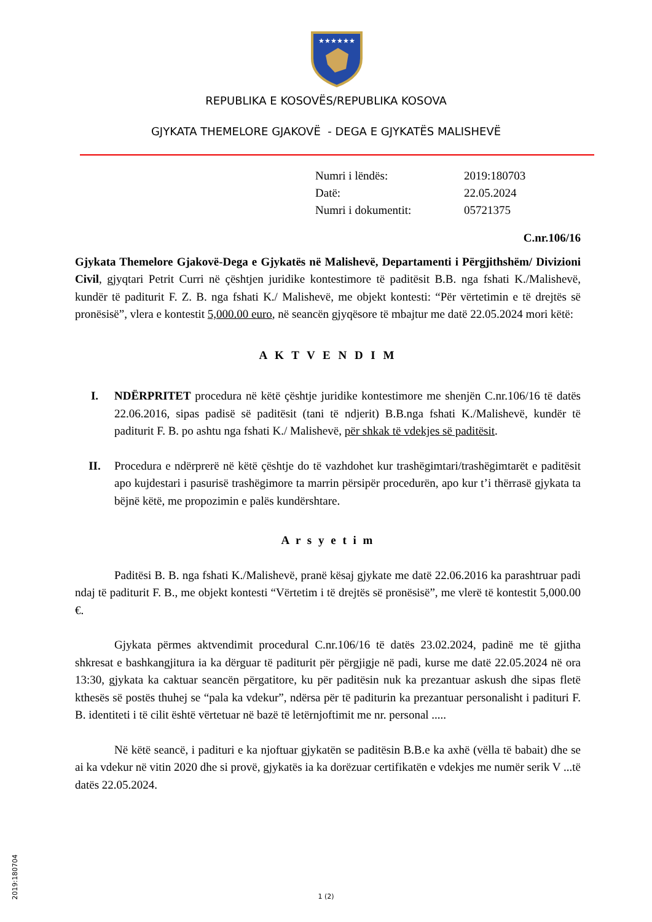★★★★★★
REPUBLIKA E KOSOVËS/REPUBLIKA KOSOVA
GJYKATA THEMELORE GJAKOVË - DEGA E GJYKATËS MALISHEVË
| Numri i lëndës: | 2019:180703 |
| Datë: | 22.05.2024 |
| Numri i dokumentit: | 05721375 |
C.nr.106/16
Gjykata Themelore Gjakovë-Dega e Gjykatës në Malishevë, Departamenti i Përgjithshëm/ Divizioni Civil, gjyqtari Petrit Curri në çështjen juridike kontestimore të paditësit B.B. nga fshati K./Malishevë, kundër të paditurit F. Z. B. nga fshati K./ Malishevë, me objekt kontesti: “Për vërtetimin e të drejtës së pronësisë”, vlera e kontestit 5,000.00 euro, në seancën gjyqësore të mbajtur me datë 22.05.2024 mori këtë:
A K T V E N D I M
I. NDËRPRITET procedura në këtë çështje juridike kontestimore me shenjën C.nr.106/16 të datës 22.06.2016, sipas padisë së paditësit (tani të ndjerit) B.B.nga fshati K./Malishevë, kundër të paditurit F. B. po ashtu nga fshati K./ Malishevë, për shkak të vdekjes së paditësit.
II. Procedura e ndërprerë në këtë çështje do të vazhdohet kur trashëgimtari/trashëgimtarët e paditësit apo kujdestari i pasurisë trashëgimore ta marrin përsipër procedurën, apo kur t’i thërrasë gjykata ta bëjnë këtë, me propozimin e palës kundërshtare.
A r s y e t i m
Paditësi B. B. nga fshati K./Malishevë, pranë kësaj gjykate me datë 22.06.2016 ka parashtruar padi ndaj të paditurit F. B., me objekt kontesti “Vërtetim i të drejtës së pronësisë”, me vlerë të kontestit 5,000.00 €.
Gjykata përmes aktvendimit procedural C.nr.106/16 të datës 23.02.2024, padinë me të gjitha shkresat e bashkangjitura ia ka dërguar të paditurit për përgjigje në padi, kurse me datë 22.05.2024 në ora 13:30, gjykata ka caktuar seancën përgatitore, ku për paditësin nuk ka prezantuar askush dhe sipas fletë kthesës së postës thuhej se “pala ka vdekur”, ndërsa për të paditurin ka prezantuar personalisht i padituri F. B. identiteti i të cilit është vërtetuar në bazë të letërnjoftimit me nr. personal .....
Në këtë seancë, i padituri e ka njoftuar gjykatën se paditësin B.B.e ka axhë (vëlla të babait) dhe se ai ka vdekur në vitin 2020 dhe si provë, gjykatës ia ka dorëzuar certifikatën e vdekjes me numër serik V ...të datës 22.05.2024.
2019:180704
1 (2)